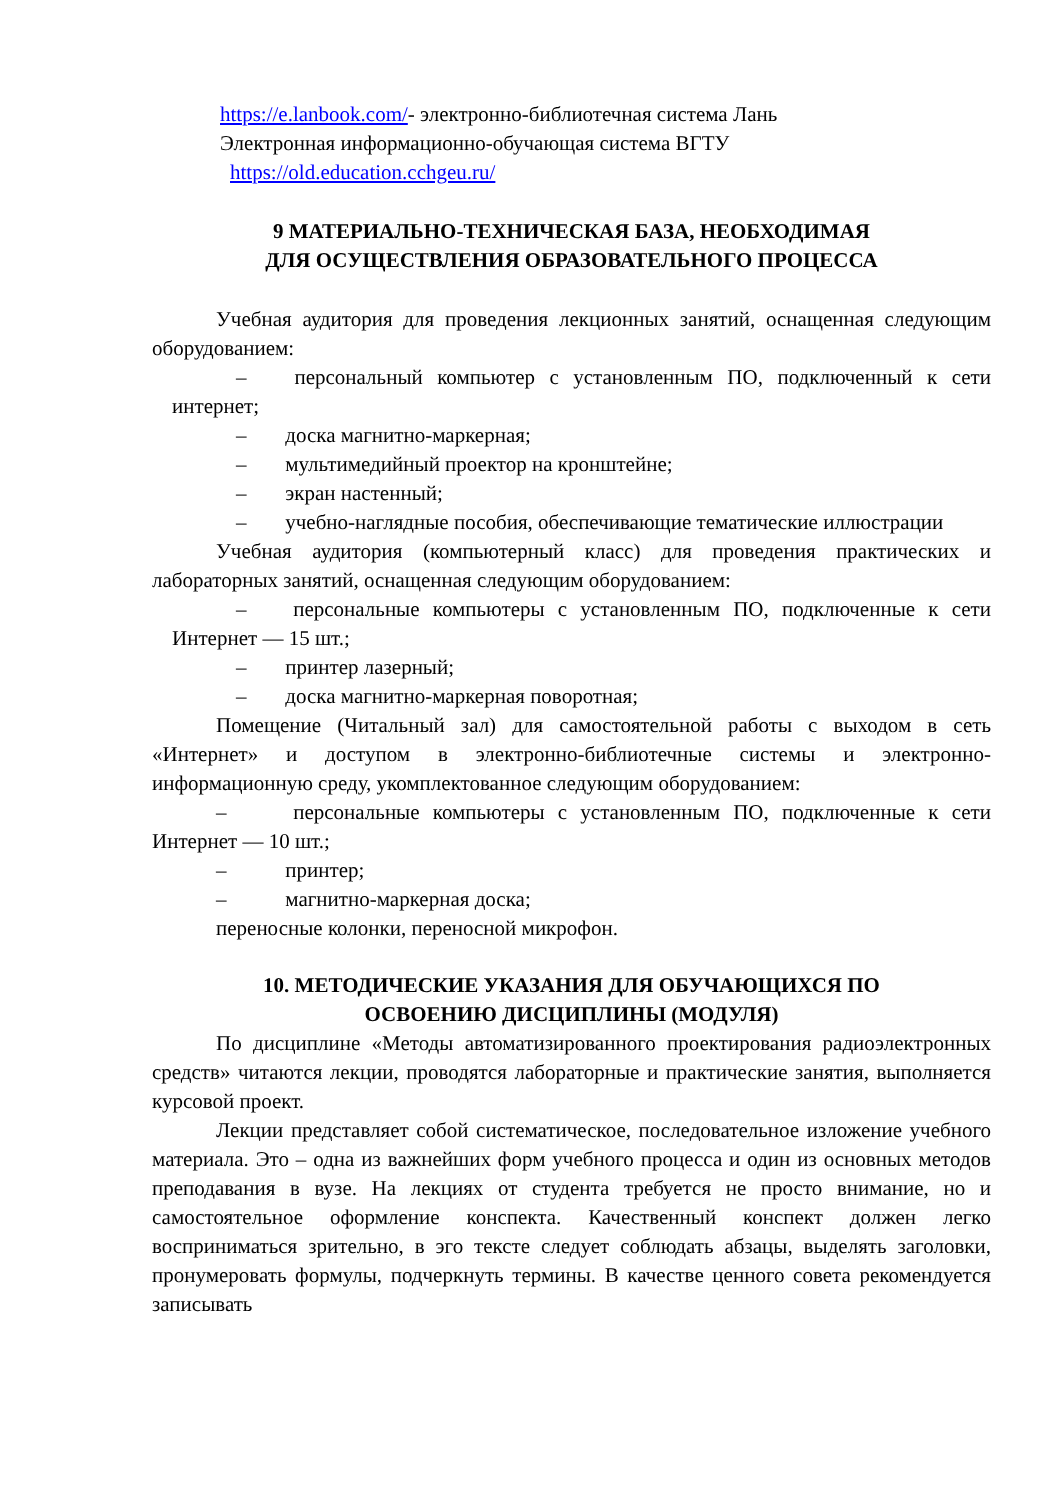https://e.lanbook.com/- электронно-библиотечная система Лань
Электронная информационно-обучающая система ВГТУ
https://old.education.cchgeu.ru/
9 МАТЕРИАЛЬНО-ТЕХНИЧЕСКАЯ БАЗА, НЕОБХОДИМАЯ
ДЛЯ ОСУЩЕСТВЛЕНИЯ ОБРАЗОВАТЕЛЬНОГО ПРОЦЕССА
Учебная аудитория для проведения лекционных занятий, оснащенная следующим оборудованием:
– персональный компьютер с установленным ПО, подключенный к сети интернет;
– доска магнитно-маркерная;
– мультимедийный проектор на кронштейне;
– экран настенный;
– учебно-наглядные пособия, обеспечивающие тематические иллюстрации
Учебная аудитория (компьютерный класс) для проведения практических и лабораторных занятий, оснащенная следующим оборудованием:
– персональные компьютеры с установленным ПО, подключенные к сети Интернет — 15 шт.;
– принтер лазерный;
– доска магнитно-маркерная поворотная;
Помещение (Читальный зал) для самостоятельной работы с выходом в сеть «Интернет» и доступом в электронно-библиотечные системы и электронно-информационную среду, укомплектованное следующим оборудованием:
– персональные компьютеры с установленным ПО, подключенные к сети Интернет — 10 шт.;
– принтер;
– магнитно-маркерная доска;
переносные колонки, переносной микрофон.
10. МЕТОДИЧЕСКИЕ УКАЗАНИЯ ДЛЯ ОБУЧАЮЩИХСЯ ПО
ОСВОЕНИЮ ДИСЦИПЛИНЫ (МОДУЛЯ)
По дисциплине «Методы автоматизированного проектирования радиоэлектронных средств» читаются лекции, проводятся лабораторные и практические занятия, выполняется курсовой проект.
Лекции представляет собой систематическое, последовательное изложение учебного материала. Это – одна из важнейших форм учебного процесса и один из основных методов преподавания в вузе. На лекциях от студента требуется не просто внимание, но и самостоятельное оформление конспекта. Качественный конспект должен легко восприниматься зрительно, в эго тексте следует соблюдать абзацы, выделять заголовки, пронумеровать формулы, подчеркнуть термины. В качестве ценного совета рекомендуется записывать